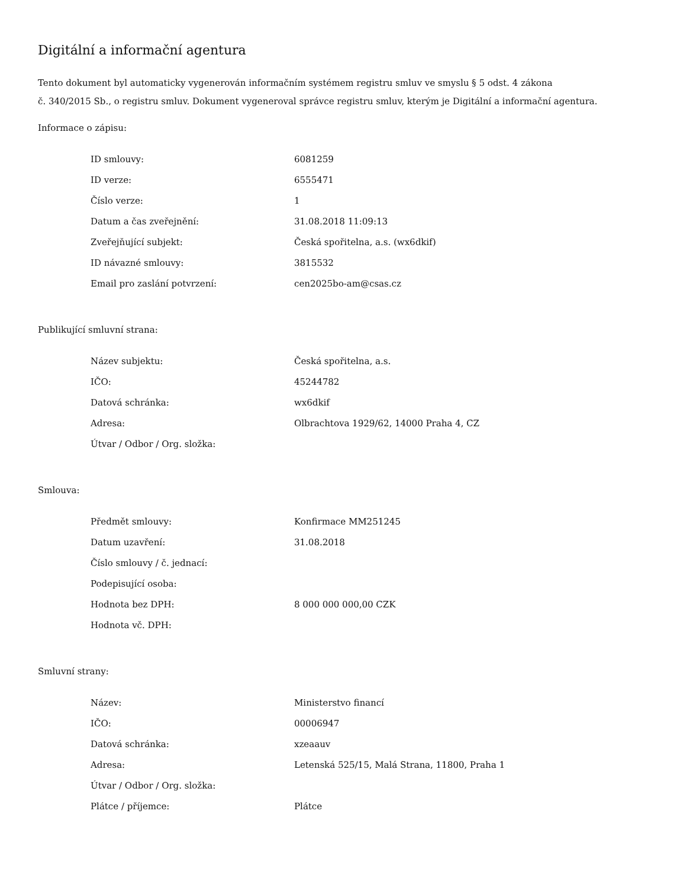Digitální a informační agentura
Tento dokument byl automaticky vygenerován informačním systémem registru smluv ve smyslu § 5 odst. 4 zákona
č. 340/2015 Sb., o registru smluv. Dokument vygeneroval správce registru smluv, kterým je Digitální a informační agentura.
Informace o zápisu:
| ID smlouvy: | 6081259 |
| ID verze: | 6555471 |
| Číslo verze: | 1 |
| Datum a čas zveřejnění: | 31.08.2018 11:09:13 |
| Zveřejňující subjekt: | Česká spořitelna, a.s. (wx6dkif) |
| ID návazné smlouvy: | 3815532 |
| Email pro zaslání potvrzení: | cen2025bo-am@csas.cz |
Publikující smluvní strana:
| Název subjektu: | Česká spořitelna, a.s. |
| IČO: | 45244782 |
| Datová schránka: | wx6dkif |
| Adresa: | Olbrachtova 1929/62, 14000 Praha 4, CZ |
| Útvar / Odbor / Org. složka: | |
Smlouva:
| Předmět smlouvy: | Konfirmace MM251245 |
| Datum uzavření: | 31.08.2018 |
| Číslo smlouvy / č. jednací: | |
| Podepisující osoba: | |
| Hodnota bez DPH: | 8 000 000 000,00 CZK |
| Hodnota vč. DPH: | |
Smluvní strany:
| Název: | Ministerstvo financí |
| IČO: | 00006947 |
| Datová schránka: | xzeaauv |
| Adresa: | Letenská 525/15, Malá Strana, 11800, Praha 1 |
| Útvar / Odbor / Org. složka: | |
| Plátce / příjemce: | Plátce |